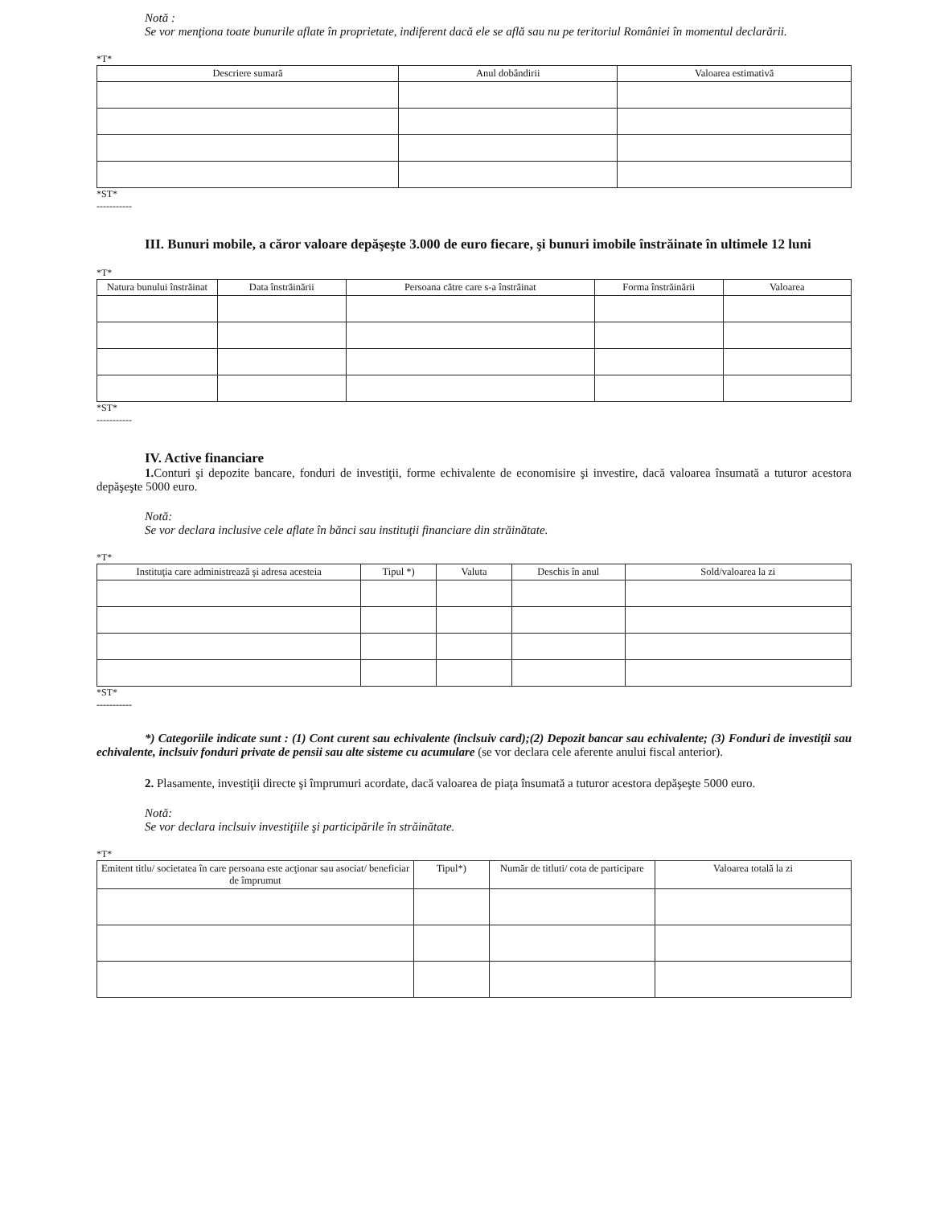Notă :
Se vor menţiona toate bunurile aflate în proprietate, indiferent dacă ele se află sau nu pe teritoriul României în momentul declarării.
*T*
| Descriere sumară | Anul dobândirii | Valoarea estimativă |
| --- | --- | --- |
*ST*
-----------
III. Bunuri mobile, a căror valoare depăşeşte 3.000 de euro fiecare, şi bunuri imobile înstrăinate în ultimele 12 luni
*T*
| Natura bunului înstrăinat | Data înstrăinării | Persoana către care s-a înstrăinat | Forma înstrăinării | Valoarea |
| --- | --- | --- | --- | --- |
*ST*
-----------
IV. Active financiare
1. Conturi şi depozite bancare, fonduri de investiţii, forme echivalente de economisire şi investire, dacă valoarea însumată a tuturor acestora depăşeşte 5000 euro.
Notă:
Se vor declara inclusive cele aflate în bănci sau instituţii financiare din străinătate.
*T*
| Instituţia care administrează şi adresa acesteia | Tipul *) | Valuta | Deschis în anul | Sold/valoarea la zi |
| --- | --- | --- | --- | --- |
*ST*
-----------
*) Categoriile indicate sunt : (1) Cont curent sau echivalente (inclsuiv card);(2) Depozit bancar sau echivalente; (3) Fonduri de investiţii sau echivalente, inclsuiv fonduri private de pensii sau alte sisteme cu acumulare (se vor declara cele aferente anului fiscal anterior).
2. Plasamente, investiţii directe şi împrumuri acordate, dacă valoarea de piaţa însumată a tuturor acestora depăşeşte 5000 euro.
Notă:
Se vor declara inclsuiv investiţiile şi participările în străinătate.
*T*
| Emitent titlu/ societatea în care persoana este acţionar sau asociat/ beneficiar de împrumut | Tipul*) | Număr de titluti/ cota de participare | Valoarea totală la zi |
| --- | --- | --- | --- |